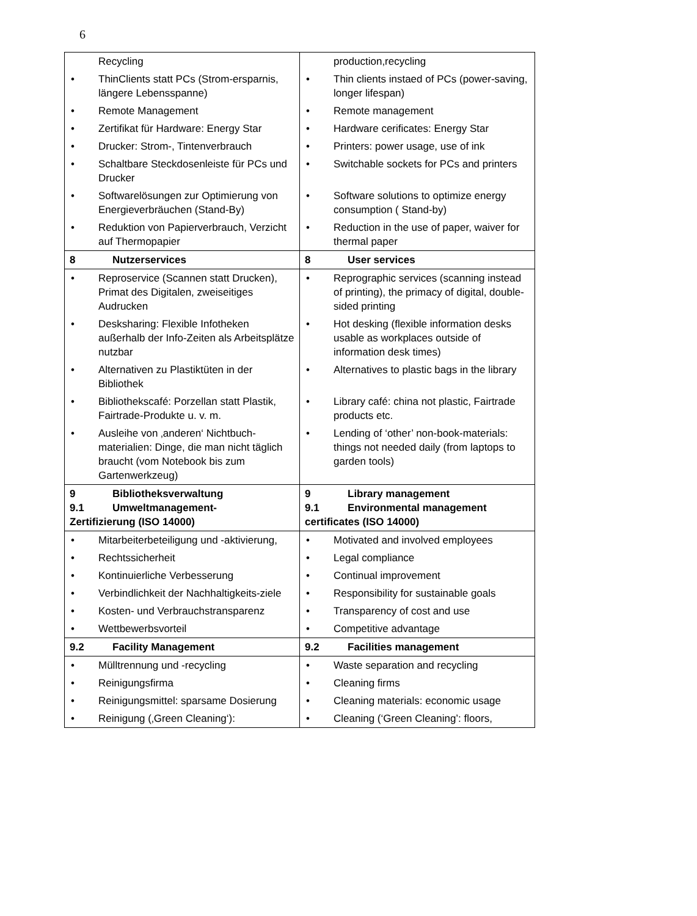6
| Recycling | production,recycling |
| • ThinClients statt PCs (Strom-ersparnis, längere Lebensspanne) | • Thin clients instaed of PCs (power-saving, longer lifespan) |
| • Remote Management | • Remote management |
| • Zertifikat für Hardware: Energy Star | • Hardware cerificates: Energy Star |
| • Drucker: Strom-, Tintenverbrauch | • Printers: power usage, use of ink |
| • Schaltbare Steckdosenleiste für PCs und Drucker | • Switchable sockets for PCs and printers |
| • Softwarelösungen zur Optimierung von Energieverbräuchen (Stand-By) | • Software solutions to optimize energy consumption ( Stand-by) |
| • Reduktion von Papierverbrauch, Verzicht auf Thermopapier | • Reduction in the use of paper, waiver for thermal paper |
| 8 Nutzerservices | 8 User services |
| • Reproservice (Scannen statt Drucken), Primat des Digitalen, zweiseitiges Audrucken | • Reprographic services (scanning instead of printing), the primacy of digital, double-sided printing |
| • Desksharing: Flexible Infotheken außerhalb der Info-Zeiten als Arbeitsplätze nutzbar | • Hot desking (flexible information desks usable as workplaces outside of information desk times) |
| • Alternativen zu Plastiktüten in der Bibliothek | • Alternatives to plastic bags in the library |
| • Bibliothekscafé: Porzellan statt Plastik, Fairtrade-Produkte u. v. m. | • Library café: china not plastic, Fairtrade products etc. |
| • Ausleihe von ‚anderen‘ Nichtbuch-materialien: Dinge, die man nicht täglich braucht (vom Notebook bis zum Gartenwerkzeug) | • Lending of ‘other’ non-book-materials: things not needed daily (from laptops to garden tools) |
| 9 Bibliotheksverwaltung 9.1 Umweltmanagement- Zertifizierung (ISO 14000) | 9 Library management 9.1 Environmental management certificates (ISO 14000) |
| • Mitarbeiterbeteiligung und -aktivierung, | • Motivated and involved employees |
| • Rechtssicherheit | • Legal compliance |
| • Kontinuierliche Verbesserung | • Continual improvement |
| • Verbindlichkeit der Nachhaltigkeits-ziele | • Responsibility for sustainable goals |
| • Kosten- und Verbrauchstransparenz | • Transparency of cost and use |
| • Wettbewerbsvorteil | • Competitive advantage |
| 9.2 Facility Management | 9.2 Facilities management |
| • Mülltrennung und -recycling | • Waste separation and recycling |
| • Reinigungsfirma | • Cleaning firms |
| • Reinigungsmittel: sparsame Dosierung | • Cleaning materials: economic usage |
| • Reinigung (‚Green Cleaning‘): | • Cleaning (‘Green Cleaning’: floors, |